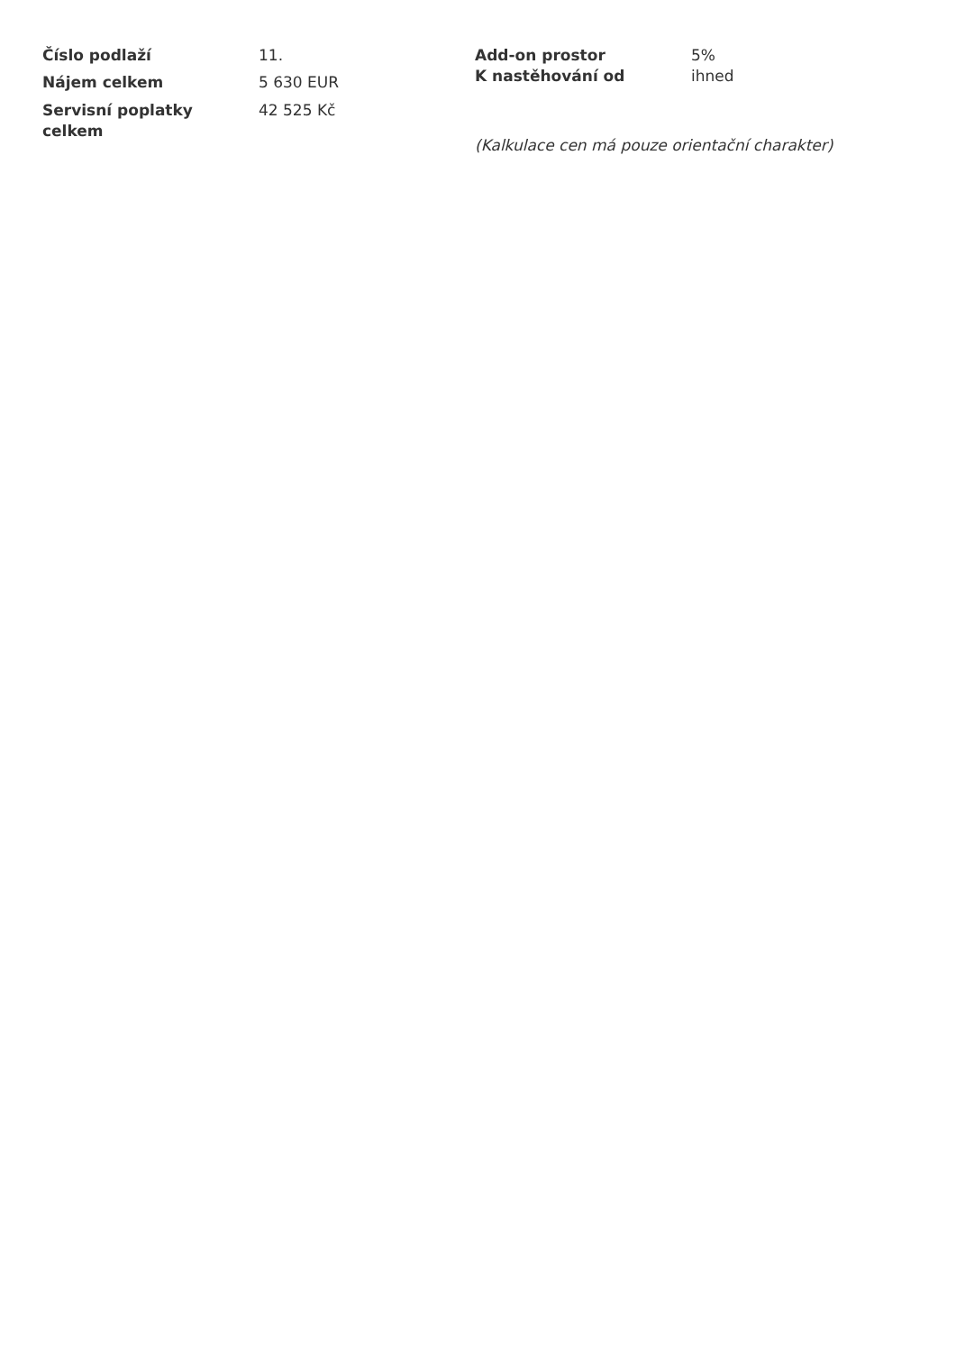| Číslo podlaží | 11. |
| Nájem celkem | 5 630 EUR |
| Servisní poplatky celkem | 42 525 Kč |
| Add-on prostor | 5% |
| K nastěhování od | ihned |
(Kalkulace cen má pouze orientační charakter)